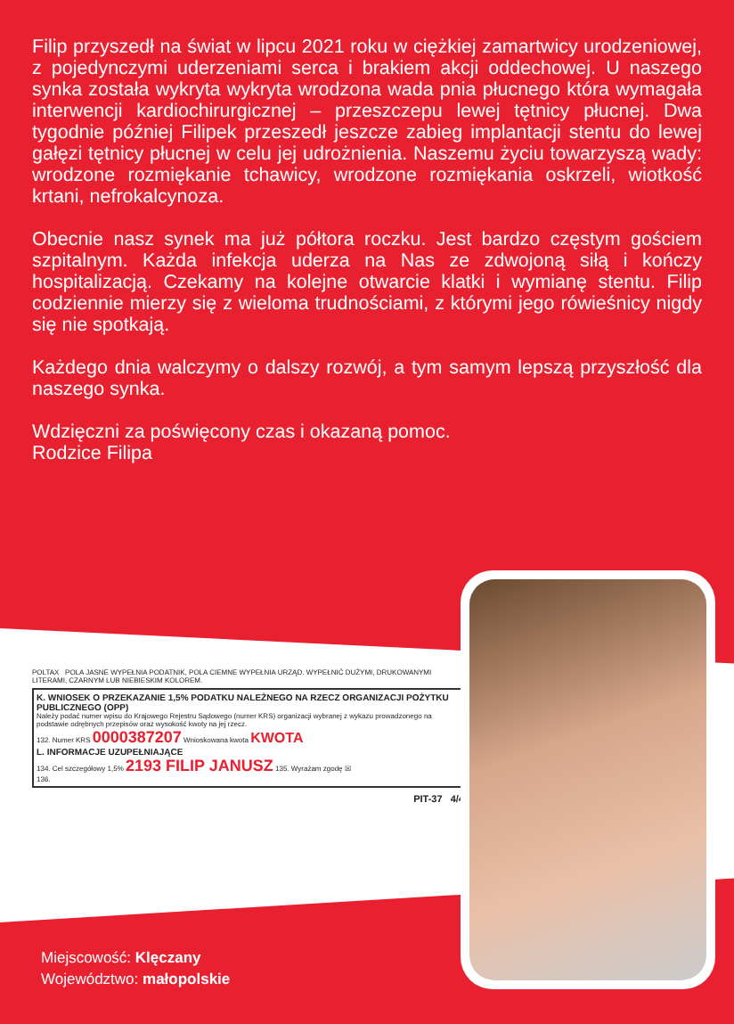Filip przyszedł na świat w lipcu 2021 roku w ciężkiej zamartwicy urodzeniowej, z pojedynczymi uderzeniami serca i brakiem akcji oddechowej. U naszego synka została wykryta wykryta wrodzona wada pnia płucnego która wymagała interwencji kardiochirurgicznej – przeszczepu lewej tętnicy płucnej. Dwa tygodnie później Filipek przeszedł jeszcze zabieg implantacji stentu do lewej gałęzi tętnicy płucnej w celu jej udrożnienia. Naszemu życiu towarzyszą wady: wrodzone rozmiękanie tchawicy, wrodzone rozmiękania oskrzeli, wiotkość krtani, nefrokalcynoza.
Obecnie nasz synek ma już półtora roczku. Jest bardzo częstym gościem szpitalnym. Każda infekcja uderza na Nas ze zdwojoną siłą i kończy hospitalizacją. Czekamy na kolejne otwarcie klatki i wymianę stentu. Filip codziennie mierzy się z wieloma trudnościami, z którymi jego rówieśnicy nigdy się nie spotkają.
Każdego dnia walczymy o dalszy rozwój, a tym samym lepszą przyszłość dla naszego synka.
Wdzięczni za poświęcony czas i okazaną pomoc.
Rodzice Filipa
POLTAX POLA JASNE WYPEŁNIA PODATNIK, POLA CIEMNE WYPEŁNIA URZĄD. WYPEŁNIĆ DUŻYMI, DRUKOWANYMI LITERAMI, CZARNYM LUB NIEBIESKIM KOLOREM.
K. WNIOSEK O PRZEKAZANIE 1,5% PODATKU NALEŻNEGO NA RZECZ ORGANIZACJI POŻYTKU PUBLICZNEGO (OPP)
Należy podać numer wpisu do Krajowego Rejestru Sądowego (numer KRS) organizacji wybranej z wykazu prowadzonego na podstawie odrębnych przepisów oraz wysokość kwoty na jej rzecz.
132. Numer KRS 0000387207 Wnioskowana kwota KWOTA
L. INFORMACJE UZUPEŁNIAJĄCE
134. Cel szczegółowy 1,5% 2193 FILIP JANUSZ 135. Wyrażam zgodę ☒
136.
PIT-37 4/4
Miejscowość: Klęczany
Województwo: małopolskie